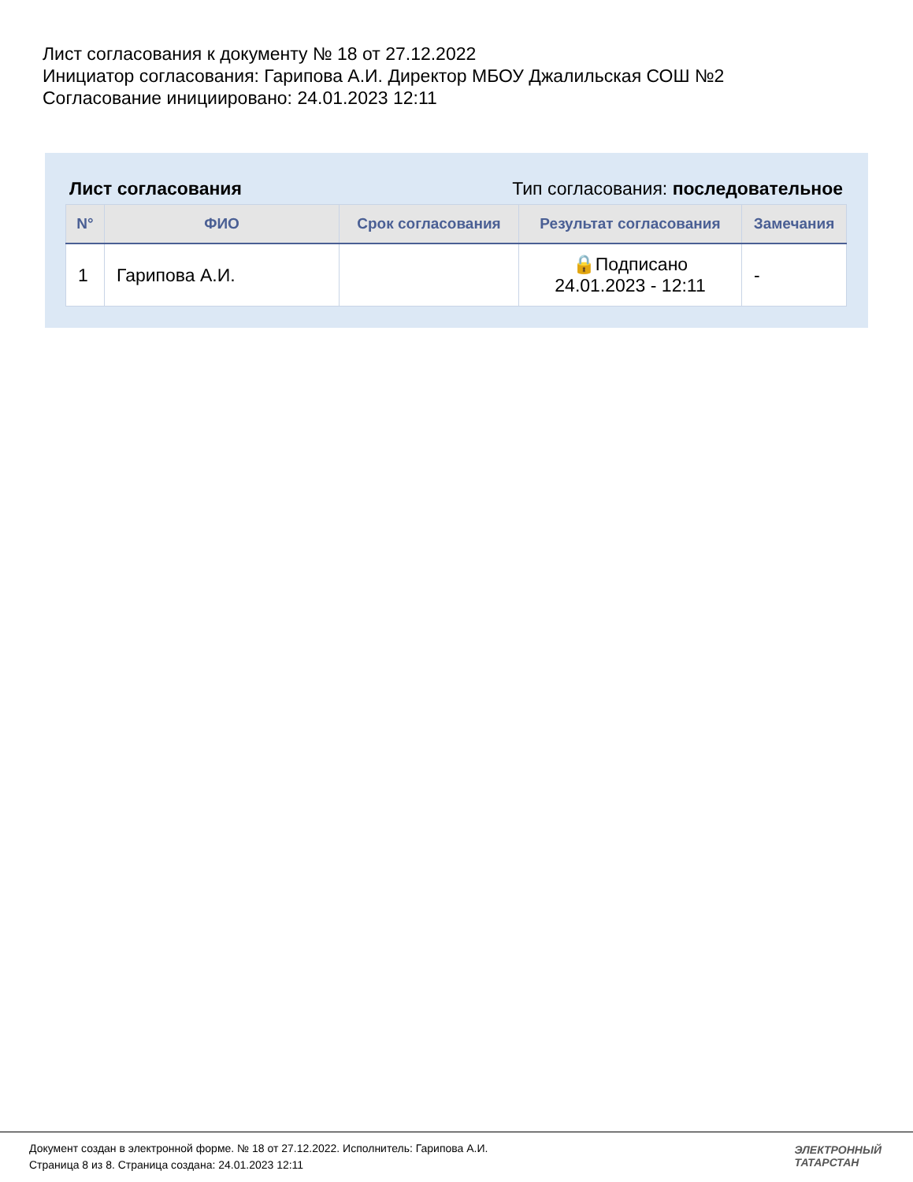Лист согласования к документу № 18 от 27.12.2022
Инициатор согласования: Гарипова А.И. Директор МБОУ Джалильская СОШ №2
Согласование инициировано: 24.01.2023 12:11
Лист согласования Тип согласования: последовательное
| N° | ФИО | Срок согласования | Результат согласования | Замечания |
| --- | --- | --- | --- | --- |
| 1 | Гарипова А.И. | | 🔒Подписано 24.01.2023 - 12:11 | - |
Документ создан в электронной форме. № 18 от 27.12.2022. Исполнитель: Гарипова А.И.
Страница 8 из 8. Страница создана: 24.01.2023 12:11
ЭЛЕКТРОННЫЙ
ТАТАРСТАН